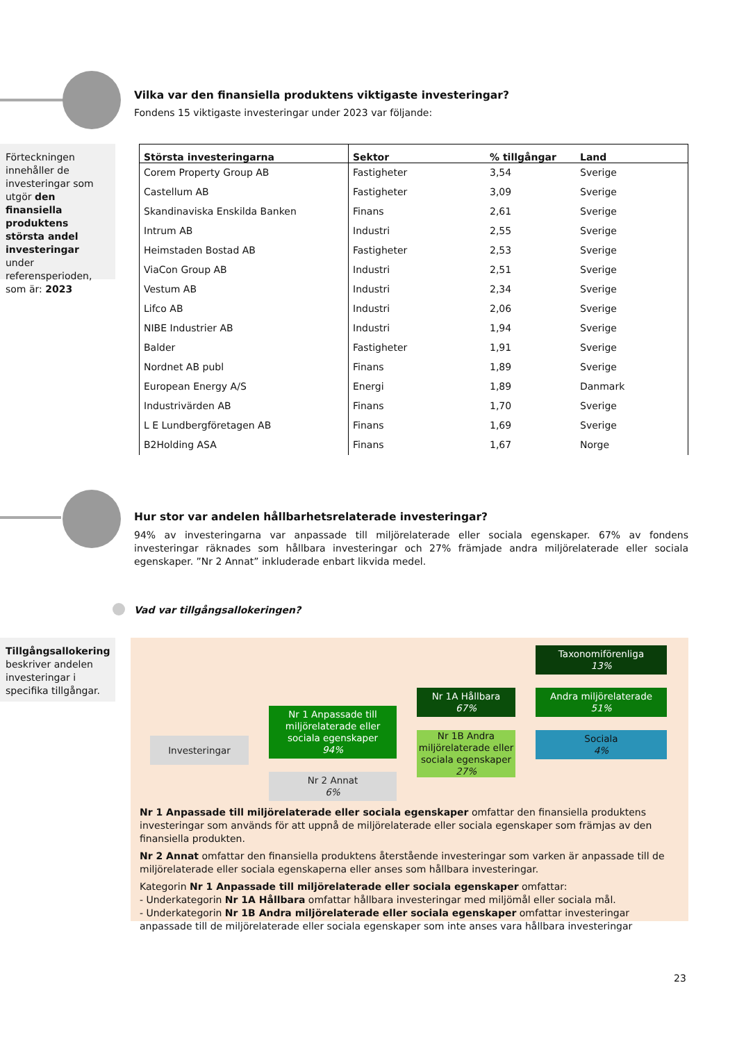Vilka var den finansiella produktens viktigaste investeringar?
Fondens 15 viktigaste investeringar under 2023 var följande:
Förteckningen innehåller de investeringar som utgör den finansiella produktens största andel investeringar under referensperioden, som är: 2023
| Största investeringarna | Sektor | % tillgångar | Land |
| --- | --- | --- | --- |
| Corem Property Group AB | Fastigheter | 3,54 | Sverige |
| Castellum AB | Fastigheter | 3,09 | Sverige |
| Skandinaviska Enskilda Banken | Finans | 2,61 | Sverige |
| Intrum AB | Industri | 2,55 | Sverige |
| Heimstaden Bostad AB | Fastigheter | 2,53 | Sverige |
| ViaCon Group AB | Industri | 2,51 | Sverige |
| Vestum AB | Industri | 2,34 | Sverige |
| Lifco AB | Industri | 2,06 | Sverige |
| NIBE Industrier AB | Industri | 1,94 | Sverige |
| Balder | Fastigheter | 1,91 | Sverige |
| Nordnet AB publ | Finans | 1,89 | Sverige |
| European Energy A/S | Energi | 1,89 | Danmark |
| Industrivärden AB | Finans | 1,70 | Sverige |
| L E Lundbergföretagen AB | Finans | 1,69 | Sverige |
| B2Holding ASA | Finans | 1,67 | Norge |
Hur stor var andelen hållbarhetsrelaterade investeringar?
94% av investeringarna var anpassade till miljörelaterade eller sociala egenskaper. 67% av fondens investeringar räknades som hållbara investeringar och 27% främjade andra miljörelaterade eller sociala egenskaper. ”Nr 2 Annat” inkluderade enbart likvida medel.
Vad var tillgångsallokeringen?
Tillgångsallokering beskriver andelen investeringar i specifika tillgångar.
Investeringar
Nr 1 Anpassade till miljörelaterade eller sociala egenskaper
94%
Nr 2 Annat
6%
Nr 1A Hållbara
67%
Nr 1B Andra miljörelaterade eller sociala egenskaper
27%
Taxonomiförenliga
13%
Andra miljörelaterade
51%
Sociala
4%
Nr 1 Anpassade till miljörelaterade eller sociala egenskaper omfattar den finansiella produktens investeringar som används för att uppnå de miljörelaterade eller sociala egenskaper som främjas av den finansiella produkten.
Nr 2 Annat omfattar den finansiella produktens återstående investeringar som varken är anpassade till de miljörelaterade eller sociala egenskaperna eller anses som hållbara investeringar.
Kategorin Nr 1 Anpassade till miljörelaterade eller sociala egenskaper omfattar:
- Underkategorin Nr 1A Hållbara omfattar hållbara investeringar med miljömål eller sociala mål.
- Underkategorin Nr 1B Andra miljörelaterade eller sociala egenskaper omfattar investeringar anpassade till de miljörelaterade eller sociala egenskaper som inte anses vara hållbara investeringar
23